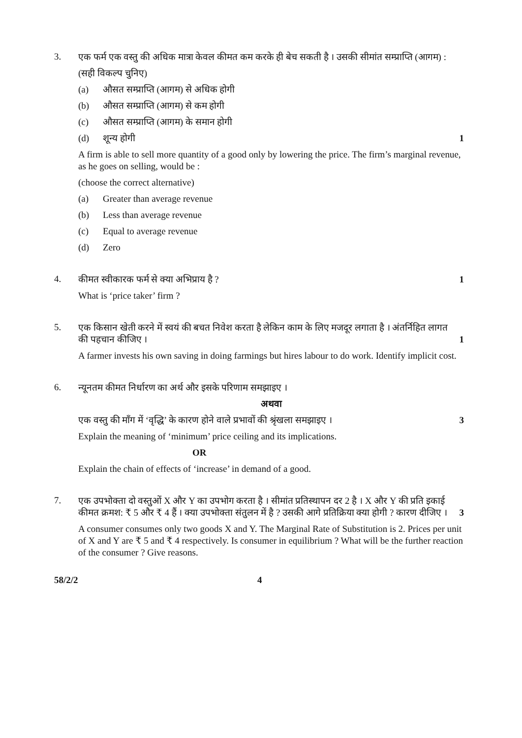3.
एक फर्म एक वस्तु की अधिक मात्रा केवल कीमत कम करके ही बेच सकती है । उसकी सीमांत सम्प्राप्ति (आगम) :
(सही विकल्प चुनिए)
(a) औसत सम्प्राप्ति (आगम) से अधिक होगी
(b) औसत सम्प्राप्ति (आगम) से कम होगी
(c) औसत सम्प्राप्ति (आगम) के समान होगी
(d) शून्य होगी 1
A firm is able to sell more quantity of a good only by lowering the price. The firm’s marginal revenue, as he goes on selling, would be :
(choose the correct alternative)
(a) Greater than average revenue
(b) Less than average revenue
(c) Equal to average revenue
(d) Zero
4.
कीमत स्वीकारक फर्म से क्या अभिप्राय है ? 1
What is ‘price taker’ firm ?
5.
एक किसान खेती करने में स्वयं की बचत निवेश करता है लेकिन काम के लिए मजदूर लगाता है । अंतर्निहित लागत की पहचान कीजिए । 1
A farmer invests his own saving in doing farmings but hires labour to do work. Identify implicit cost.
6.
न्यूनतम कीमत निर्धारण का अर्थ और इसके परिणाम समझाइए ।
अथवा
एक वस्तु की माँग में ‘वृद्धि’ के कारण होने वाले प्रभावों की श्रृंखला समझाइए । 3
Explain the meaning of ‘minimum’ price ceiling and its implications.
OR
Explain the chain of effects of ‘increase’ in demand of a good.
7.
एक उपभोक्ता दो वस्तुओं X और Y का उपभोग करता है । सीमांत प्रतिस्थापन दर 2 है । X और Y की प्रति इकाई कीमत क्रमश: ₹ 5 और ₹ 4 हैं । क्या उपभोक्ता संतुलन में है ? उसकी आगे प्रतिक्रिया क्या होगी ? कारण दीजिए । 3
A consumer consumes only two goods X and Y. The Marginal Rate of Substitution is 2. Prices per unit of X and Y are ₹ 5 and ₹ 4 respectively. Is consumer in equilibrium ? What will be the further reaction of the consumer ? Give reasons.
58/2/2 4